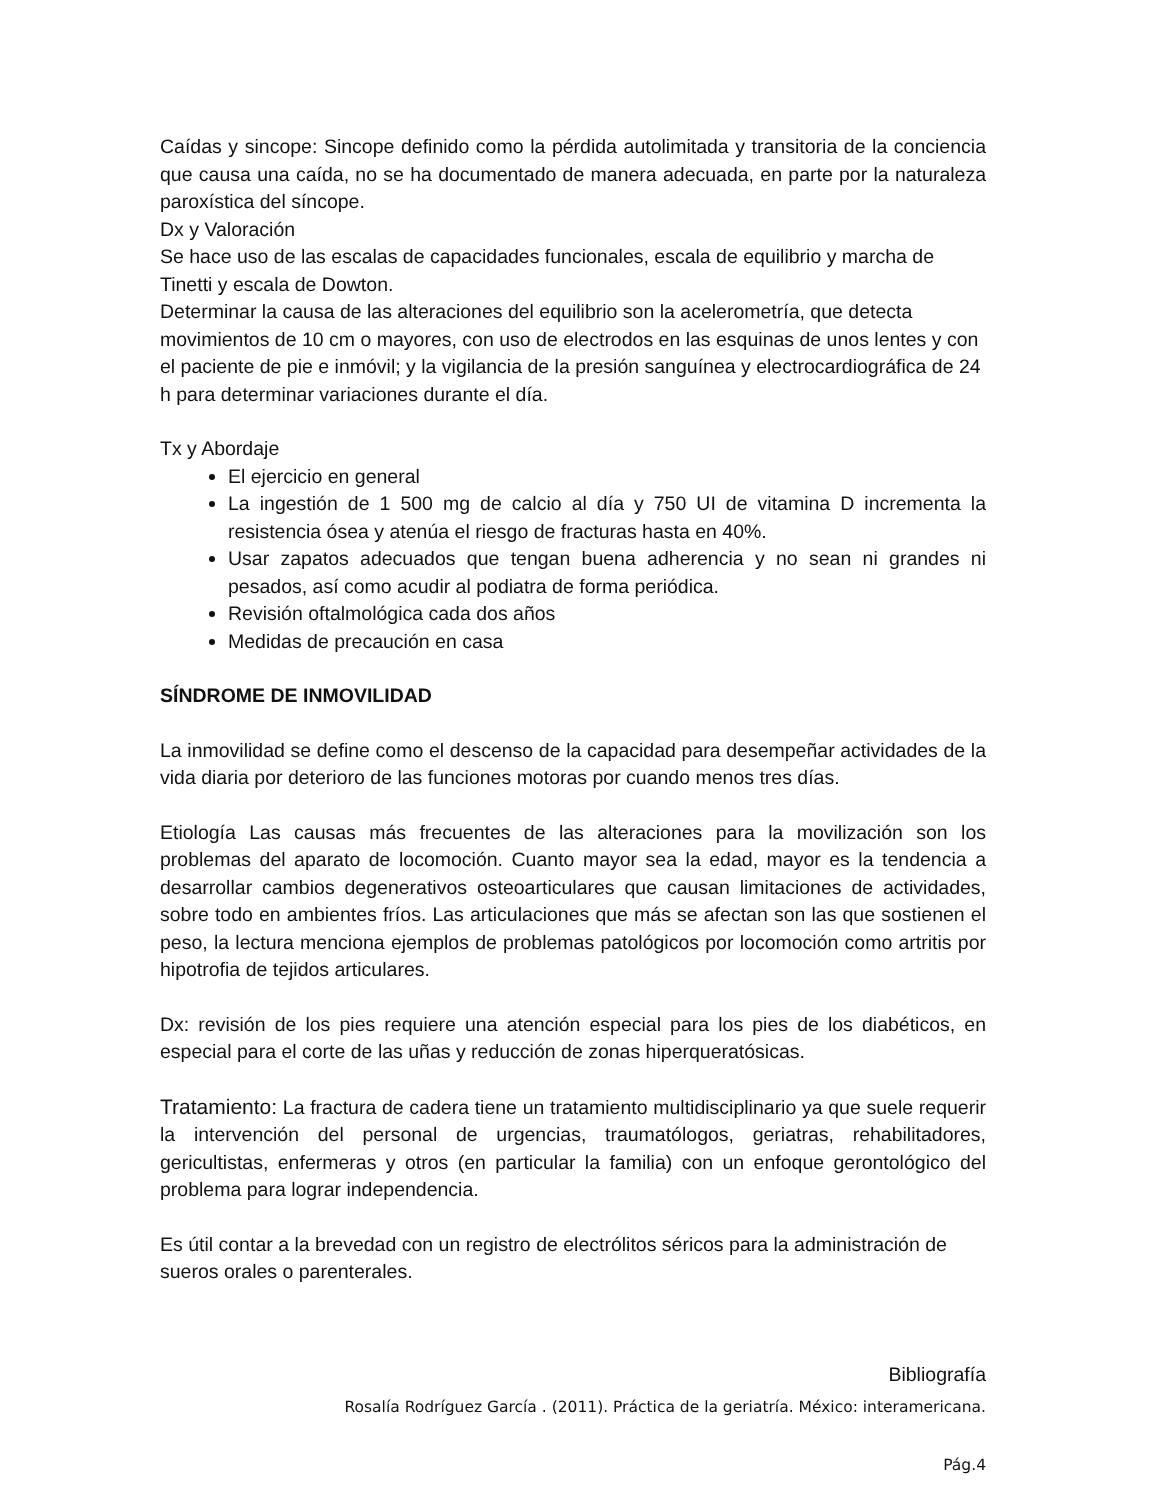Caídas y sincope: Sincope definido como la pérdida autolimitada y transitoria de la conciencia que causa una caída, no se ha documentado de manera adecuada, en parte por la naturaleza paroxística del síncope.
Dx y Valoración
Se hace uso de las escalas de capacidades funcionales, escala de equilibrio y marcha de Tinetti y escala de Dowton.
Determinar la causa de las alteraciones del equilibrio son la acelerometría, que detecta movimientos de 10 cm o mayores, con uso de electrodos en las esquinas de unos lentes y con el paciente de pie e inmóvil; y la vigilancia de la presión sanguínea y electrocardiográfica de 24 h para determinar variaciones durante el día.
Tx y Abordaje
El ejercicio en general
La ingestión de 1 500 mg de calcio al día y 750 UI de vitamina D incrementa la resistencia ósea y atenúa el riesgo de fracturas hasta en 40%.
Usar zapatos adecuados que tengan buena adherencia y no sean ni grandes ni pesados, así como acudir al podiatra de forma periódica.
Revisión oftalmológica cada dos años
Medidas de precaución en casa
SÍNDROME DE INMOVILIDAD
La inmovilidad se define como el descenso de la capacidad para desempeñar actividades de la vida diaria por deterioro de las funciones motoras por cuando menos tres días.
Etiología Las causas más frecuentes de las alteraciones para la movilización son los problemas del aparato de locomoción. Cuanto mayor sea la edad, mayor es la tendencia a desarrollar cambios degenerativos osteoarticulares que causan limitaciones de actividades, sobre todo en ambientes fríos. Las articulaciones que más se afectan son las que sostienen el peso, la lectura menciona ejemplos de problemas patológicos por locomoción como artritis por hipotrofia de tejidos articulares.
Dx: revisión de los pies requiere una atención especial para los pies de los diabéticos, en especial para el corte de las uñas y reducción de zonas hiperqueratósicas.
Tratamiento: La fractura de cadera tiene un tratamiento multidisciplinario ya que suele requerir la intervención del personal de urgencias, traumatólogos, geriatras, rehabilitadores, gericultistas, enfermeras y otros (en particular la familia) con un enfoque gerontológico del problema para lograr independencia.
Es útil contar a la brevedad con un registro de electrólitos séricos para la administración de sueros orales o parenterales.
Bibliografía
Rosalía Rodríguez García . (2011). Práctica de la geriatría. México: interamericana.
Pág.4